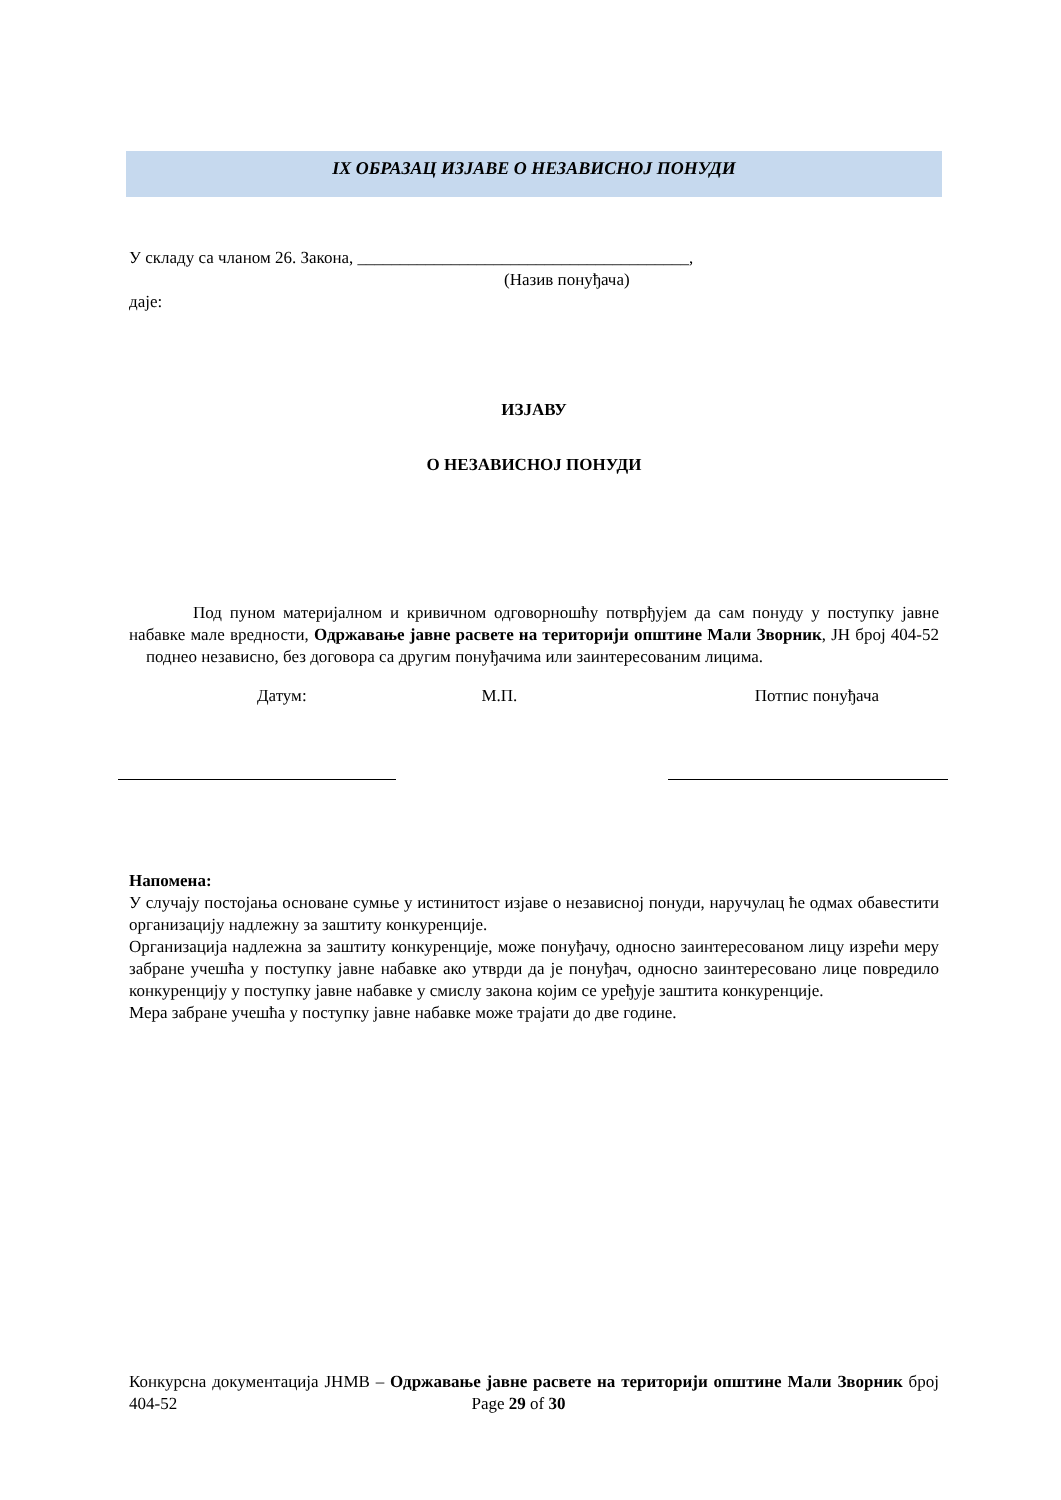IX ОБРАЗАЦ ИЗЈАВЕ О НЕЗАВИСНОЈ ПОНУДИ
У складу са чланом 26. Закона, _______________________________________,
(Назив понуђача)
даје:
ИЗЈАВУ
О НЕЗАВИСНОЈ ПОНУДИ
Под пуном материјалном и кривичном одговорношћу потврђујем да сам понуду у поступку јавне набавке мале вредности, Одржавање јавне расвете на територији општине Мали Зворник, ЈН број 404-52 поднео независно, без договора са другим понуђачима или заинтересованим лицима.
Датум: М.П. Потпис понуђача
Напомена:
У случају постојања основане сумње у истинитост изјаве о независној понуди, наручулац ће одмах обавестити организацију надлежну за заштиту конкуренције.
Организација надлежна за заштиту конкуренције, може понуђачу, односно заинтересованом лицу изрећи меру забране учешћа у поступку јавне набавке ако утврди да је понуђач, односно заинтересовано лице повредило конкуренцију у поступку јавне набавке у смислу закона којим се уређује заштита конкуренције.
Мера забране учешћа у поступку јавне набавке може трајати до две године.
Конкурсна документација ЈНМВ – Одржавање јавне расвете на територији општине Мали Зворник број 404-52 Page 29 of 30